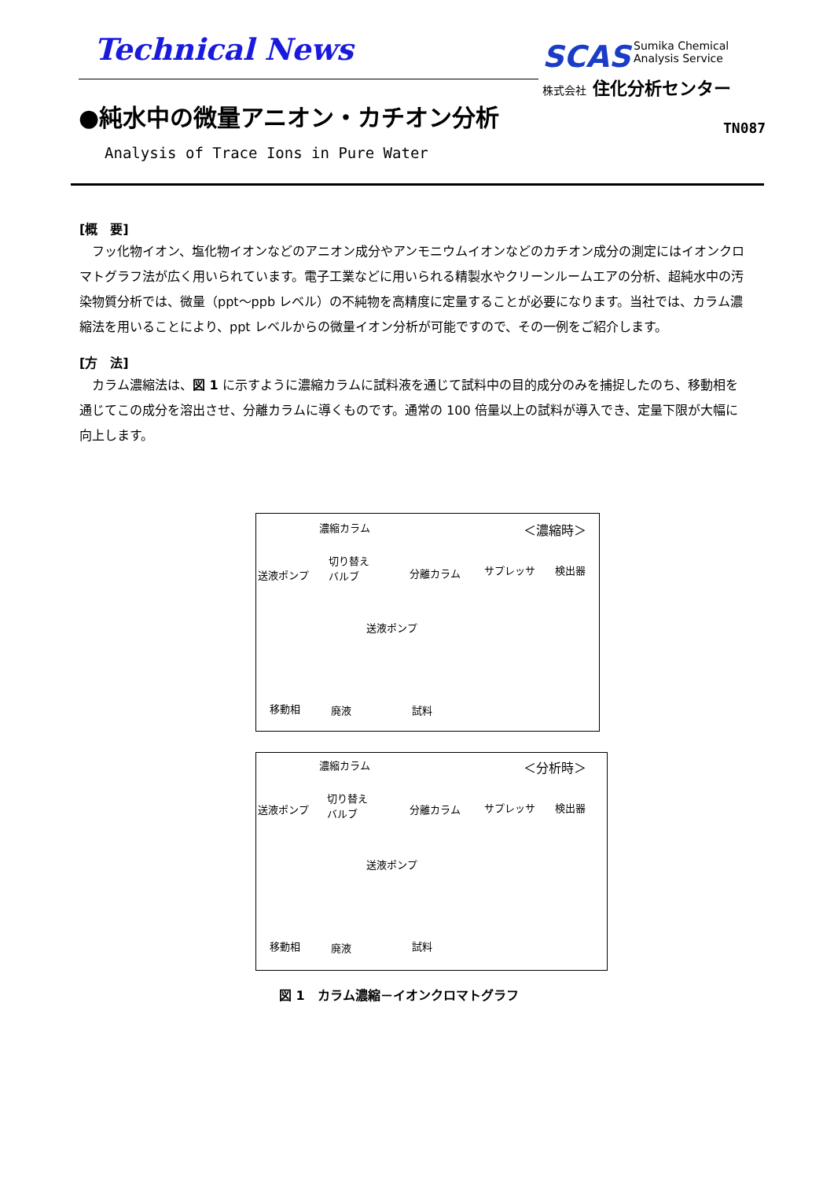Technical News
SCAS Sumika Chemical
Analysis Service
株式会社 住化分析センター
●純水中の微量アニオン・カチオン分析
TN087
Analysis of Trace Ions in Pure Water
[概　要]
フッ化物イオン、塩化物イオンなどのアニオン成分やアンモニウムイオンなどのカチオン成分の測定にはイオンクロマトグラフ法が広く用いられています。電子工業などに用いられる精製水やクリーンルームエアの分析、超純水中の汚染物質分析では、微量（ppt～ppb レベル）の不純物を高精度に定量することが必要になります。当社では、カラム濃縮法を用いることにより、ppt レベルからの微量イオン分析が可能ですので、その一例をご紹介します。
[方　法]
カラム濃縮法は、図 1 に示すように濃縮カラムに試料液を通じて試料中の目的成分のみを捕捉したのち、移動相を通じてこの成分を溶出させ、分離カラムに導くものです。通常の 100 倍量以上の試料が導入でき、定量下限が大幅に向上します。
濃縮カラム ＜濃縮時＞
切り替え
バルブ 送液ポンプ 分離カラム サプレッサ 検出器
送液ポンプ
移動相 廃液 試料
濃縮カラム ＜分析時＞
切り替え
バルブ 送液ポンプ 分離カラム サプレッサ 検出器
送液ポンプ
移動相 廃液 試料
図 1　カラム濃縮－イオンクロマトグラフ